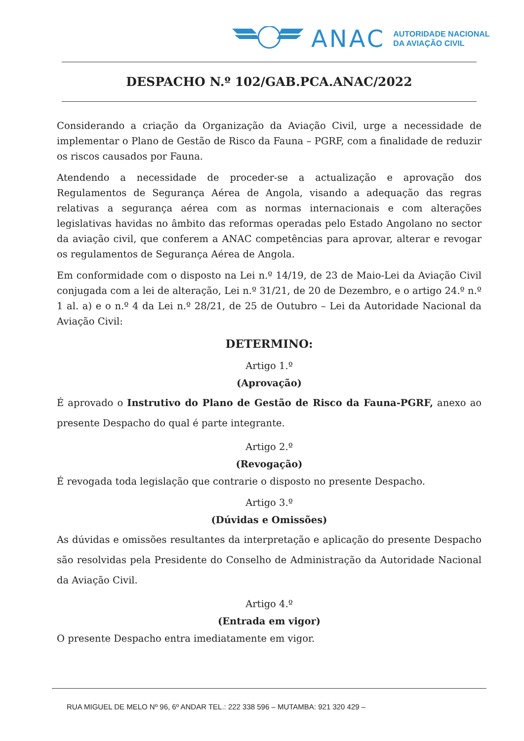ANAC
AUTORIDADE NACIONAL
DA AVIAÇÃO CIVIL
DESPACHO N.º 102/GAB.PCA.ANAC/2022
Considerando a criação da Organização da Aviação Civil, urge a necessidade de implementar o Plano de Gestão de Risco da Fauna – PGRF, com a finalidade de reduzir os riscos causados por Fauna.
Atendendo a necessidade de proceder-se a actualização e aprovação dos Regulamentos de Segurança Aérea de Angola, visando a adequação das regras relativas a segurança aérea com as normas internacionais e com alterações legislativas havidas no âmbito das reformas operadas pelo Estado Angolano no sector da aviação civil, que conferem a ANAC competências para aprovar, alterar e revogar os regulamentos de Segurança Aérea de Angola.
Em conformidade com o disposto na Lei n.º 14/19, de 23 de Maio-Lei da Aviação Civil conjugada com a lei de alteração, Lei n.º 31/21, de 20 de Dezembro, e o artigo 24.º n.º 1 al. a) e o n.º 4 da Lei n.º 28/21, de 25 de Outubro – Lei da Autoridade Nacional da Aviação Civil:
DETERMINO:
Artigo 1.º
(Aprovação)
É aprovado o Instrutivo do Plano de Gestão de Risco da Fauna-PGRF, anexo ao presente Despacho do qual é parte integrante.
Artigo 2.º
(Revogação)
É revogada toda legislação que contrarie o disposto no presente Despacho.
Artigo 3.º
(Dúvidas e Omissões)
As dúvidas e omissões resultantes da interpretação e aplicação do presente Despacho são resolvidas pela Presidente do Conselho de Administração da Autoridade Nacional da Aviação Civil.
Artigo 4.º
(Entrada em vigor)
O presente Despacho entra imediatamente em vigor.
RUA MIGUEL DE MELO Nº 96, 6º ANDAR TEL.: 222 338 596 – MUTAMBA: 921 320 429 –